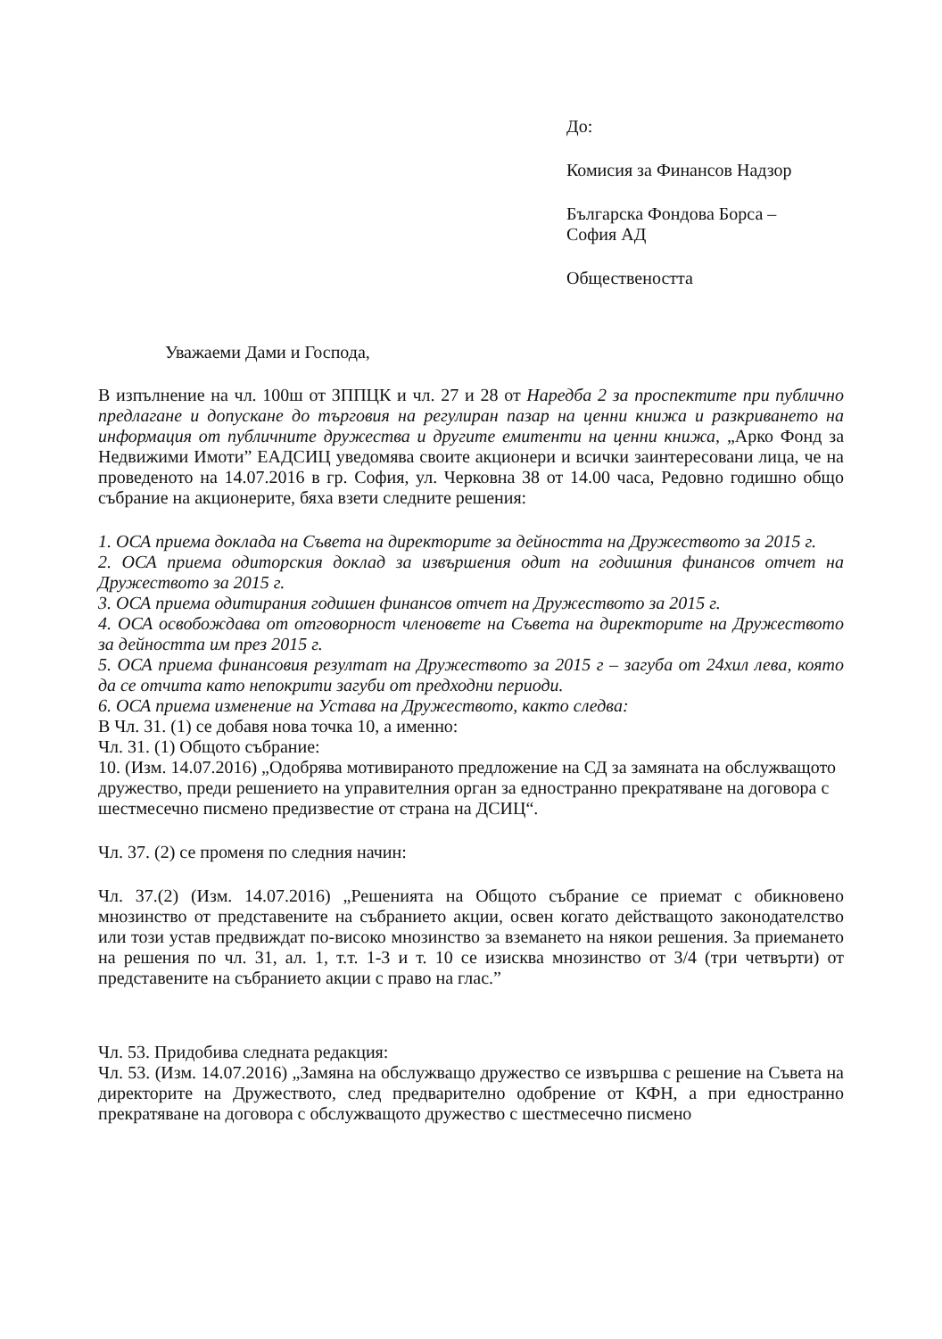До:
Комисия за Финансов Надзор
Българска Фондова Борса –
София АД
Обществеността
Уважаеми Дами и Господа,
В изпълнение на чл. 100ш от ЗППЦК и чл. 27 и 28 от Наредба 2 за проспектите при публично предлагане и допускане до търговия на регулиран пазар на ценни книжа и разкриването на информация от публичните дружества и другите емитенти на ценни книжа, „Арко Фонд за Недвижими Имоти” ЕАДСИЦ уведомява своите акционери и всички заинтересовани лица, че на проведеното на 14.07.2016 в гр. София, ул. Черковна 38 от 14.00 часа, Редовно годишно общо събрание на акционерите, бяха взети следните решения:
1. ОСА приема доклада на Съвета на директорите за дейността на Дружеството за 2015 г.
2. ОСА приема одиторския доклад за извършения одит на годишния финансов отчет на Дружеството за 2015 г.
3. ОСА приема одитирания годишен финансов отчет на Дружеството за 2015 г.
4. ОСА освобождава от отговорност членовете на Съвета на директорите на Дружеството за дейността им през 2015 г.
5. ОСА приема финансовия резултат на Дружеството за 2015 г – загуба от 24хил лева, която да се отчита като непокрити загуби от предходни периоди.
6. ОСА приема изменение на Устава на Дружеството, както следва:
В Чл. 31. (1) се добавя нова точка 10, а именно:
Чл. 31. (1) Общото събрание:
10. (Изм. 14.07.2016) „Одобрява мотивираното предложение на СД за замяната на обслужващото дружество, преди решението на управителния орган за едностранно прекратяване на договора с шестмесечно писмено предизвестие от страна на ДСИЦ“.
Чл. 37. (2) се променя по следния начин:
Чл. 37.(2) (Изм. 14.07.2016) „Решенията на Общото събрание се приемат с обикновено мнозинство от представените на събранието акции, освен когато действащото законодателство или този устав предвиждат по-високо мнозинство за вземането на някои решения. За приемането на решения по чл. 31, ал. 1, т.т. 1-3 и т. 10 се изисква мнозинство от 3/4 (три четвърти) от представените на събранието акции с право на глас.”
Чл. 53. Придобива следната редакция:
Чл. 53. (Изм. 14.07.2016) „Замяна на обслужващо дружество се извършва с решение на Съвета на директорите на Дружеството, след предварително одобрение от КФН, а при едностранно прекратяване на договора с обслужващото дружество с шестмесечно писмено